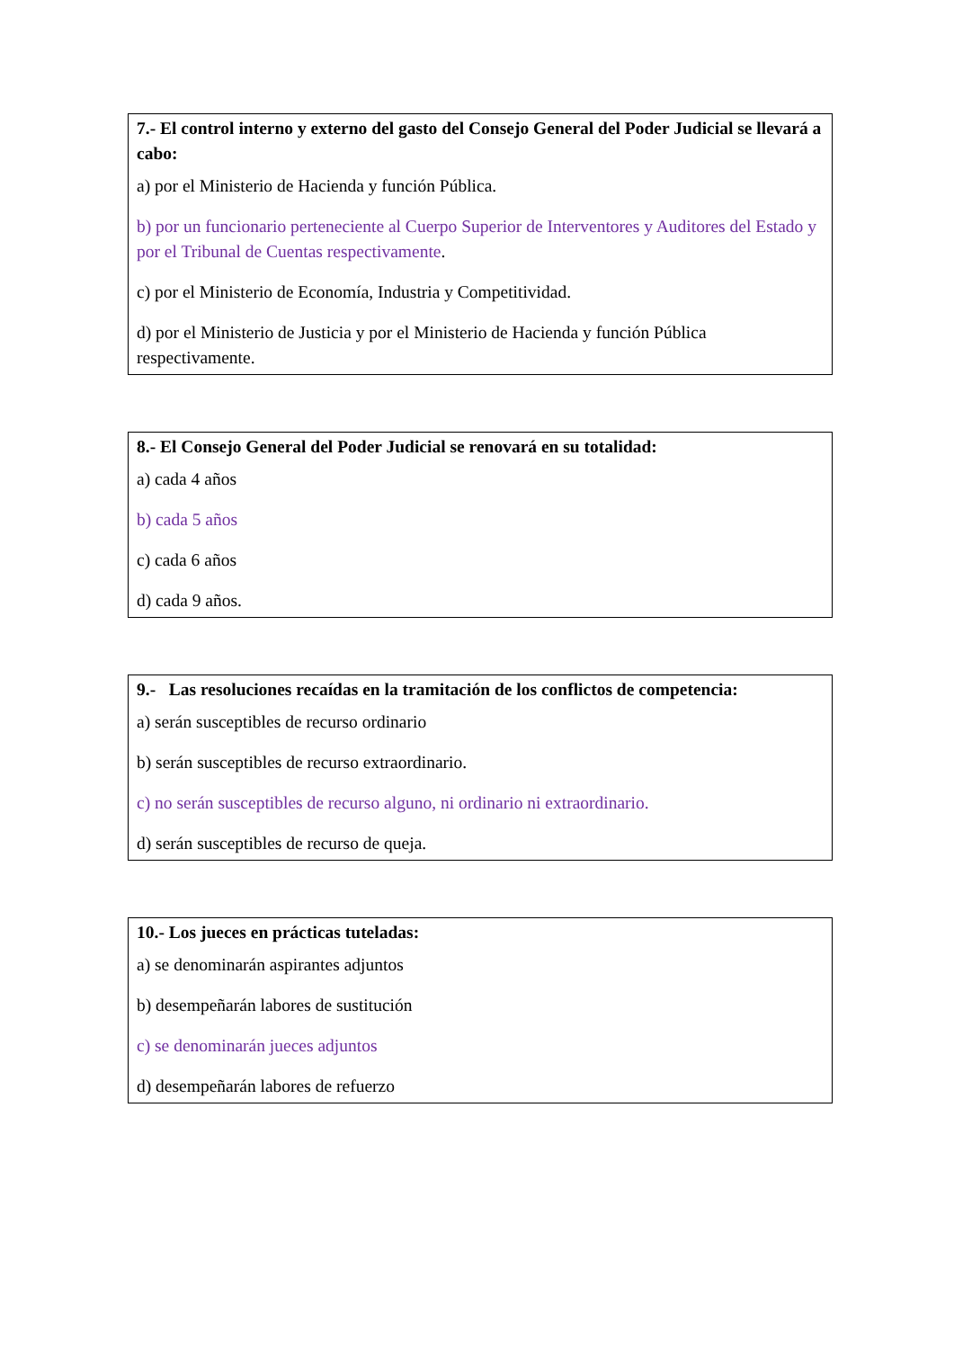7.- El control interno y externo del gasto del Consejo General del Poder Judicial se llevará a cabo:
a) por el Ministerio de Hacienda y función Pública.
b) por un funcionario perteneciente al Cuerpo Superior de Interventores y Auditores del Estado y por el Tribunal de Cuentas respectivamente.
c) por el Ministerio de Economía, Industria y Competitividad.
d) por el Ministerio de Justicia y por el Ministerio de Hacienda y función Pública respectivamente.
8.- El Consejo General del Poder Judicial se renovará en su totalidad:
a) cada 4 años
b) cada 5 años
c) cada 6 años
d) cada 9 años.
9.- Las resoluciones recaídas en la tramitación de los conflictos de competencia:
a) serán susceptibles de recurso ordinario
b) serán susceptibles de recurso extraordinario.
c) no serán susceptibles de recurso alguno, ni ordinario ni extraordinario.
d) serán susceptibles de recurso de queja.
10.- Los jueces en prácticas tuteladas:
a) se denominarán aspirantes adjuntos
b) desempeñarán labores de sustitución
c) se denominarán jueces adjuntos
d) desempeñarán labores de refuerzo